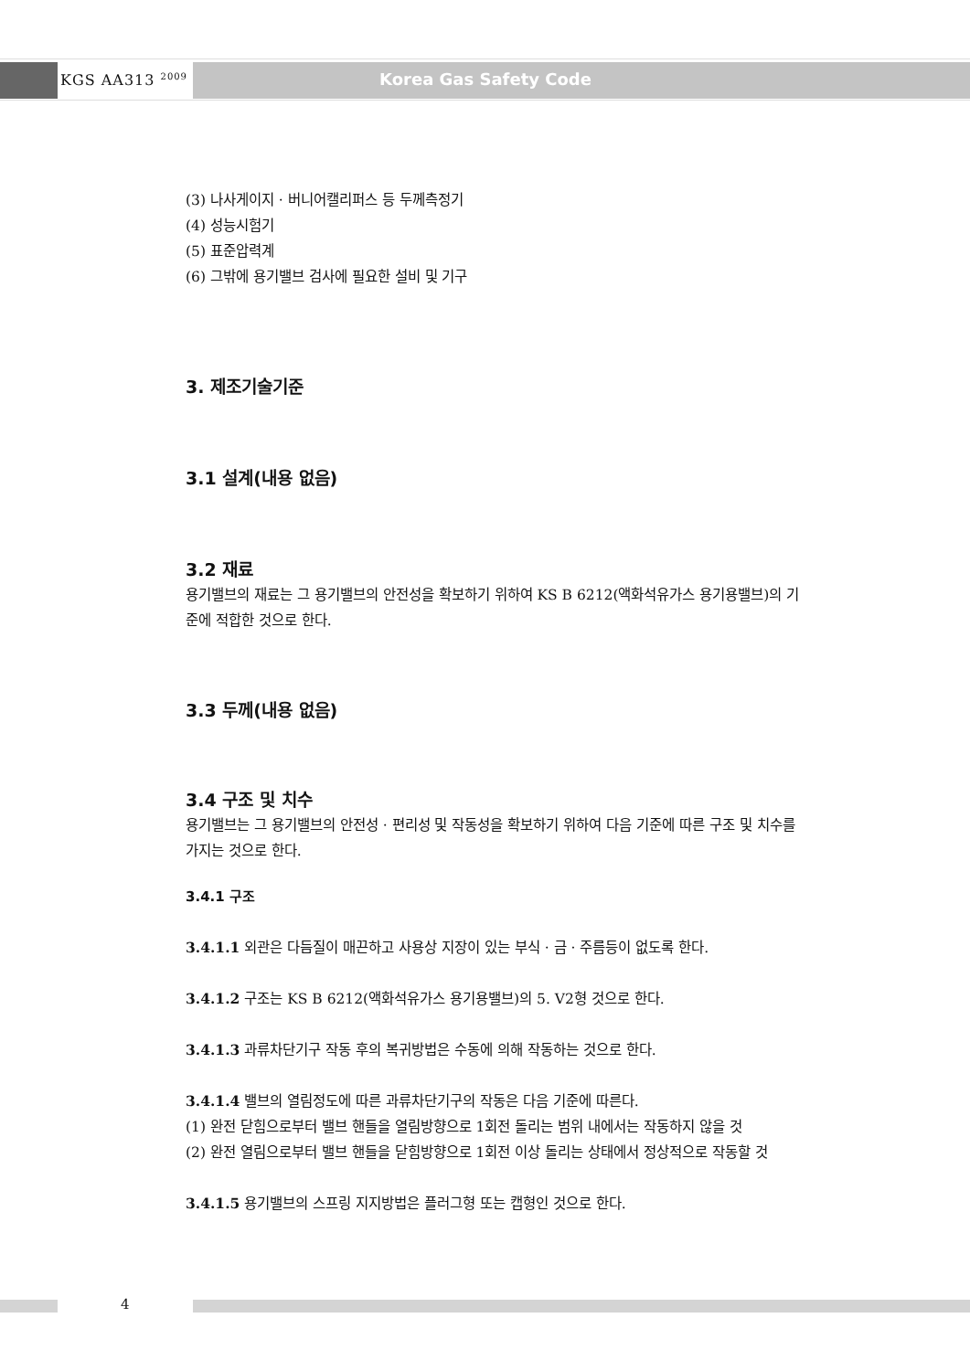KGS AA313 <sup>2009</sup> Korea Gas Safety Code
(3) 나사게이지 · 버니어캘리퍼스 등 두께측정기
(4) 성능시험기
(5) 표준압력계
(6) 그밖에 용기밸브 검사에 필요한 설비 및 기구
3. 제조기술기준
3.1 설계(내용 없음)
3.2 재료
용기밸브의 재료는 그 용기밸브의 안전성을 확보하기 위하여 KS B 6212(액화석유가스 용기용밸브)의 기준에 적합한 것으로 한다.
3.3 두께(내용 없음)
3.4 구조 및 치수
용기밸브는 그 용기밸브의 안전성 · 편리성 및 작동성을 확보하기 위하여 다음 기준에 따른 구조 및 치수를 가지는 것으로 한다.
3.4.1 구조
3.4.1.1 외관은 다듬질이 매끈하고 사용상 지장이 있는 부식 · 금 · 주름등이 없도록 한다.
3.4.1.2 구조는 KS B 6212(액화석유가스 용기용밸브)의 5. V2형 것으로 한다.
3.4.1.3 과류차단기구 작동 후의 복귀방법은 수동에 의해 작동하는 것으로 한다.
3.4.1.4 밸브의 열림정도에 따른 과류차단기구의 작동은 다음 기준에 따른다.
(1) 완전 닫힘으로부터 밸브 핸들을 열림방향으로 1회전 돌리는 범위 내에서는 작동하지 않을 것
(2) 완전 열림으로부터 밸브 핸들을 닫힘방향으로 1회전 이상 돌리는 상태에서 정상적으로 작동할 것
3.4.1.5 용기밸브의 스프링 지지방법은 플러그형 또는 캡형인 것으로 한다.
4